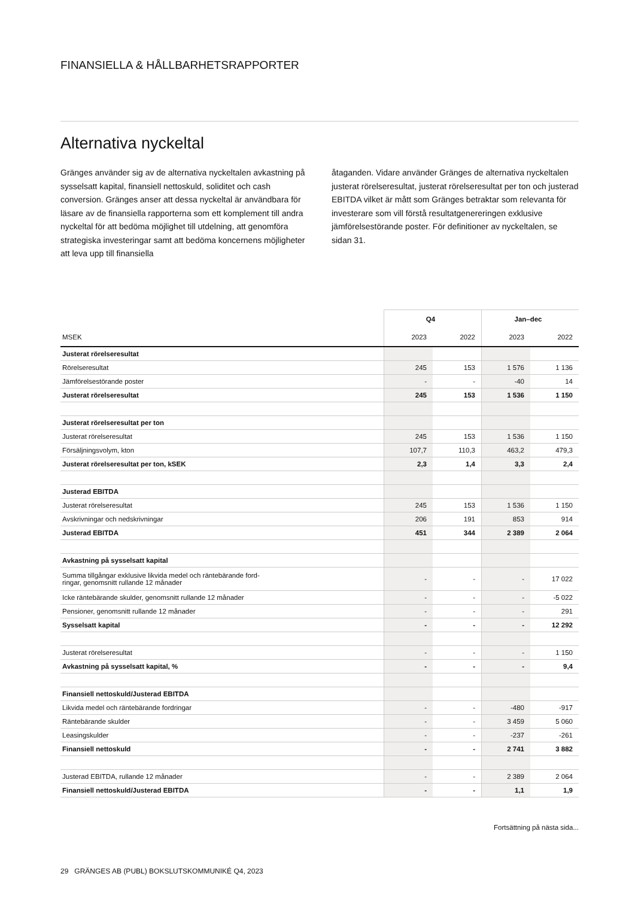FINANSIELLA & HÅLLBARHETSRAPPORTER
Alternativa nyckeltal
Gränges använder sig av de alternativa nyckeltalen avkastning på sysselsatt kapital, finansiell nettoskuld, soliditet och cash conversion. Gränges anser att dessa nyckeltal är användbara för läsare av de finansiella rapporterna som ett komplement till andra nyckeltal för att bedöma möjlighet till utdelning, att genomföra strategiska investeringar samt att bedöma koncernens möjligheter att leva upp till finansiella
åtaganden. Vidare använder Gränges de alternativa nyckeltalen justerat rörelseresultat, justerat rörelseresultat per ton och justerad EBITDA vilket är mått som Gränges betraktar som relevanta för investerare som vill förstå resultatgenereringen exklusive jämförelsestörande poster. För definitioner av nyckeltalen, se sidan 31.
| | Q4 | | Jan–dec | |
| --- | --- | --- | --- | --- |
| MSEK | 2023 | 2022 | 2023 | 2022 |
| Justerat rörelseresultat | | | | |
| Rörelseresultat | 245 | 153 | 1 576 | 1 136 |
| Jämförelsestörande poster | - | - | -40 | 14 |
| Justerat rörelseresultat | 245 | 153 | 1 536 | 1 150 |
| Justerat rörelseresultat per ton | | | | |
| Justerat rörelseresultat | 245 | 153 | 1 536 | 1 150 |
| Försäljningsvolym, kton | 107,7 | 110,3 | 463,2 | 479,3 |
| Justerat rörelseresultat per ton, kSEK | 2,3 | 1,4 | 3,3 | 2,4 |
| Justerad EBITDA | | | | |
| Justerat rörelseresultat | 245 | 153 | 1 536 | 1 150 |
| Avskrivningar och nedskrivningar | 206 | 191 | 853 | 914 |
| Justerad EBITDA | 451 | 344 | 2 389 | 2 064 |
| Avkastning på sysselsatt kapital | | | | |
| Summa tillgångar exklusive likvida medel och räntebärande ford- ringar, genomsnitt rullande 12 månader | - | - | - | 17 022 |
| Icke räntebärande skulder, genomsnitt rullande 12 månader | - | - | - | -5 022 |
| Pensioner, genomsnitt rullande 12 månader | - | - | - | 291 |
| Sysselsatt kapital | - | - | - | 12 292 |
| Justerat rörelseresultat | - | - | - | 1 150 |
| Avkastning på sysselsatt kapital, % | - | - | - | 9,4 |
| Finansiell nettoskuld/Justerad EBITDA | | | | |
| Likvida medel och räntebärande fordringar | - | - | -480 | -917 |
| Räntebärande skulder | - | - | 3 459 | 5 060 |
| Leasingskulder | - | - | -237 | -261 |
| Finansiell nettoskuld | - | - | 2 741 | 3 882 |
| Justerad EBITDA, rullande 12 månader | - | - | 2 389 | 2 064 |
| Finansiell nettoskuld/Justerad EBITDA | - | - | 1,1 | 1,9 |
Fortsättning på nästa sida...
29 GRÄNGES AB (PUBL) BOKSLUTSKOMMUNIKÉ Q4, 2023